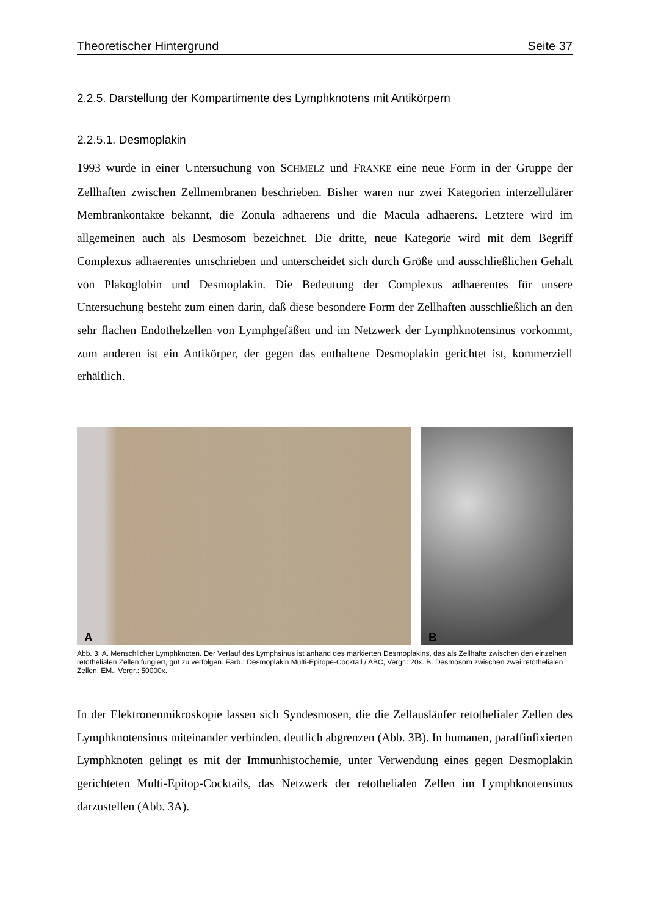Theoretischer Hintergrund Seite 37
2.2.5. Darstellung der Kompartimente des Lymphknotens mit Antikörpern
2.2.5.1. Desmoplakin
1993 wurde in einer Untersuchung von SCHMELZ und FRANKE eine neue Form in der Gruppe der Zellhaften zwischen Zellmembranen beschrieben. Bisher waren nur zwei Kategorien interzellulärer Membrankontakte bekannt, die Zonula adhaerens und die Macula adhaerens. Letztere wird im allgemeinen auch als Desmosom bezeichnet. Die dritte, neue Kategorie wird mit dem Begriff Complexus adhaerentes umschrieben und unterscheidet sich durch Größe und ausschließlichen Gehalt von Plakoglobin und Desmoplakin. Die Bedeutung der Complexus adhaerentes für unsere Untersuchung besteht zum einen darin, daß diese besondere Form der Zellhaften ausschließlich an den sehr flachen Endothelzellen von Lymphgefäßen und im Netzwerk der Lymphknotensinus vorkommt, zum anderen ist ein Antikörper, der gegen das enthaltene Desmoplakin gerichtet ist, kommerziell erhältlich.
A
B
Abb. 3: A. Menschlicher Lymphknoten. Der Verlauf des Lymphsinus ist anhand des markierten Desmoplakins, das als Zellhafte zwischen den einzelnen retothelialen Zellen fungiert, gut zu verfolgen. Färb.: Desmoplakin Multi-Epitope-Cocktail / ABC, Vergr.: 20x. B. Desmosom zwischen zwei retothelialen Zellen. EM., Vergr.: 50000x.
In der Elektronenmikroskopie lassen sich Syndesmosen, die die Zellausläufer retothelialer Zellen des Lymphknotensinus miteinander verbinden, deutlich abgrenzen (Abb. 3B). In humanen, paraffinfixierten Lymphknoten gelingt es mit der Immunhistochemie, unter Verwendung eines gegen Desmoplakin gerichteten Multi-Epitop-Cocktails, das Netzwerk der retothelialen Zellen im Lymphknotensinus darzustellen (Abb. 3A).